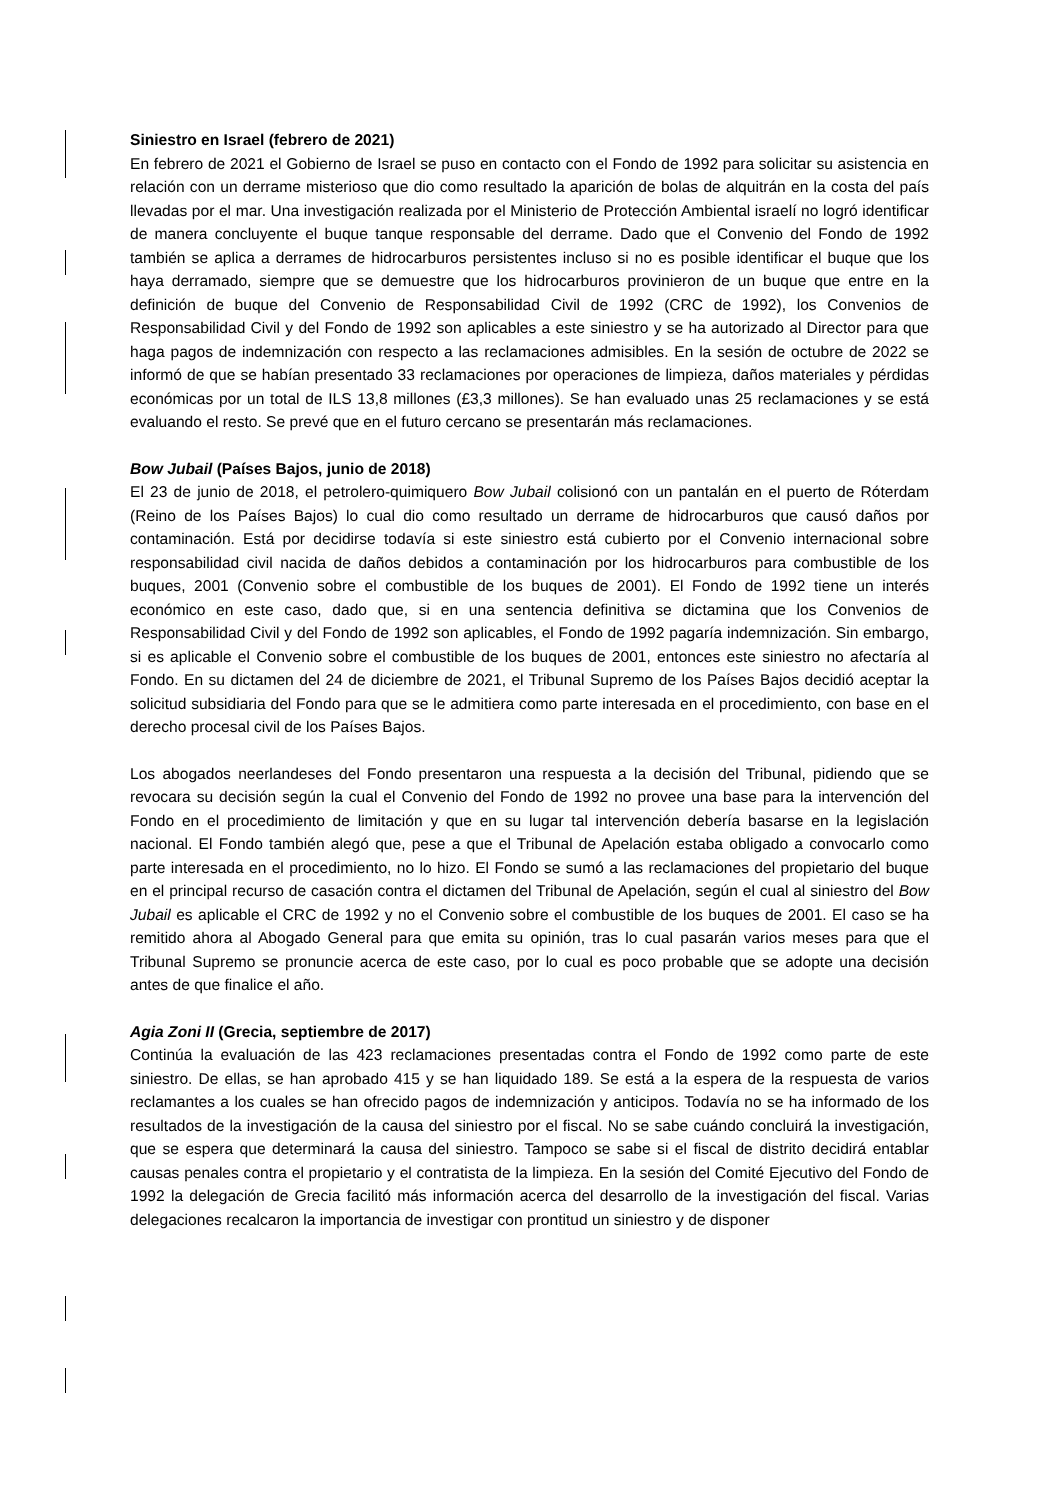Siniestro en Israel (febrero de 2021)
En febrero de 2021 el Gobierno de Israel se puso en contacto con el Fondo de 1992 para solicitar su asistencia en relación con un derrame misterioso que dio como resultado la aparición de bolas de alquitrán en la costa del país llevadas por el mar. Una investigación realizada por el Ministerio de Protección Ambiental israelí no logró identificar de manera concluyente el buque tanque responsable del derrame. Dado que el Convenio del Fondo de 1992 también se aplica a derrames de hidrocarburos persistentes incluso si no es posible identificar el buque que los haya derramado, siempre que se demuestre que los hidrocarburos provinieron de un buque que entre en la definición de buque del Convenio de Responsabilidad Civil de 1992 (CRC de 1992), los Convenios de Responsabilidad Civil y del Fondo de 1992 son aplicables a este siniestro y se ha autorizado al Director para que haga pagos de indemnización con respecto a las reclamaciones admisibles. En la sesión de octubre de 2022 se informó de que se habían presentado 33 reclamaciones por operaciones de limpieza, daños materiales y pérdidas económicas por un total de ILS 13,8 millones (£3,3 millones). Se han evaluado unas 25 reclamaciones y se está evaluando el resto. Se prevé que en el futuro cercano se presentarán más reclamaciones.
Bow Jubail (Países Bajos, junio de 2018)
El 23 de junio de 2018, el petrolero-quimiquero Bow Jubail colisionó con un pantalán en el puerto de Róterdam (Reino de los Países Bajos) lo cual dio como resultado un derrame de hidrocarburos que causó daños por contaminación. Está por decidirse todavía si este siniestro está cubierto por el Convenio internacional sobre responsabilidad civil nacida de daños debidos a contaminación por los hidrocarburos para combustible de los buques, 2001 (Convenio sobre el combustible de los buques de 2001). El Fondo de 1992 tiene un interés económico en este caso, dado que, si en una sentencia definitiva se dictamina que los Convenios de Responsabilidad Civil y del Fondo de 1992 son aplicables, el Fondo de 1992 pagaría indemnización. Sin embargo, si es aplicable el Convenio sobre el combustible de los buques de 2001, entonces este siniestro no afectaría al Fondo. En su dictamen del 24 de diciembre de 2021, el Tribunal Supremo de los Países Bajos decidió aceptar la solicitud subsidiaria del Fondo para que se le admitiera como parte interesada en el procedimiento, con base en el derecho procesal civil de los Países Bajos.
Los abogados neerlandeses del Fondo presentaron una respuesta a la decisión del Tribunal, pidiendo que se revocara su decisión según la cual el Convenio del Fondo de 1992 no provee una base para la intervención del Fondo en el procedimiento de limitación y que en su lugar tal intervención debería basarse en la legislación nacional. El Fondo también alegó que, pese a que el Tribunal de Apelación estaba obligado a convocarlo como parte interesada en el procedimiento, no lo hizo. El Fondo se sumó a las reclamaciones del propietario del buque en el principal recurso de casación contra el dictamen del Tribunal de Apelación, según el cual al siniestro del Bow Jubail es aplicable el CRC de 1992 y no el Convenio sobre el combustible de los buques de 2001. El caso se ha remitido ahora al Abogado General para que emita su opinión, tras lo cual pasarán varios meses para que el Tribunal Supremo se pronuncie acerca de este caso, por lo cual es poco probable que se adopte una decisión antes de que finalice el año.
Agia Zoni II (Grecia, septiembre de 2017)
Continúa la evaluación de las 423 reclamaciones presentadas contra el Fondo de 1992 como parte de este siniestro. De ellas, se han aprobado 415 y se han liquidado 189. Se está a la espera de la respuesta de varios reclamantes a los cuales se han ofrecido pagos de indemnización y anticipos. Todavía no se ha informado de los resultados de la investigación de la causa del siniestro por el fiscal. No se sabe cuándo concluirá la investigación, que se espera que determinará la causa del siniestro. Tampoco se sabe si el fiscal de distrito decidirá entablar causas penales contra el propietario y el contratista de la limpieza. En la sesión del Comité Ejecutivo del Fondo de 1992 la delegación de Grecia facilitó más información acerca del desarrollo de la investigación del fiscal. Varias delegaciones recalcaron la importancia de investigar con prontitud un siniestro y de disponer